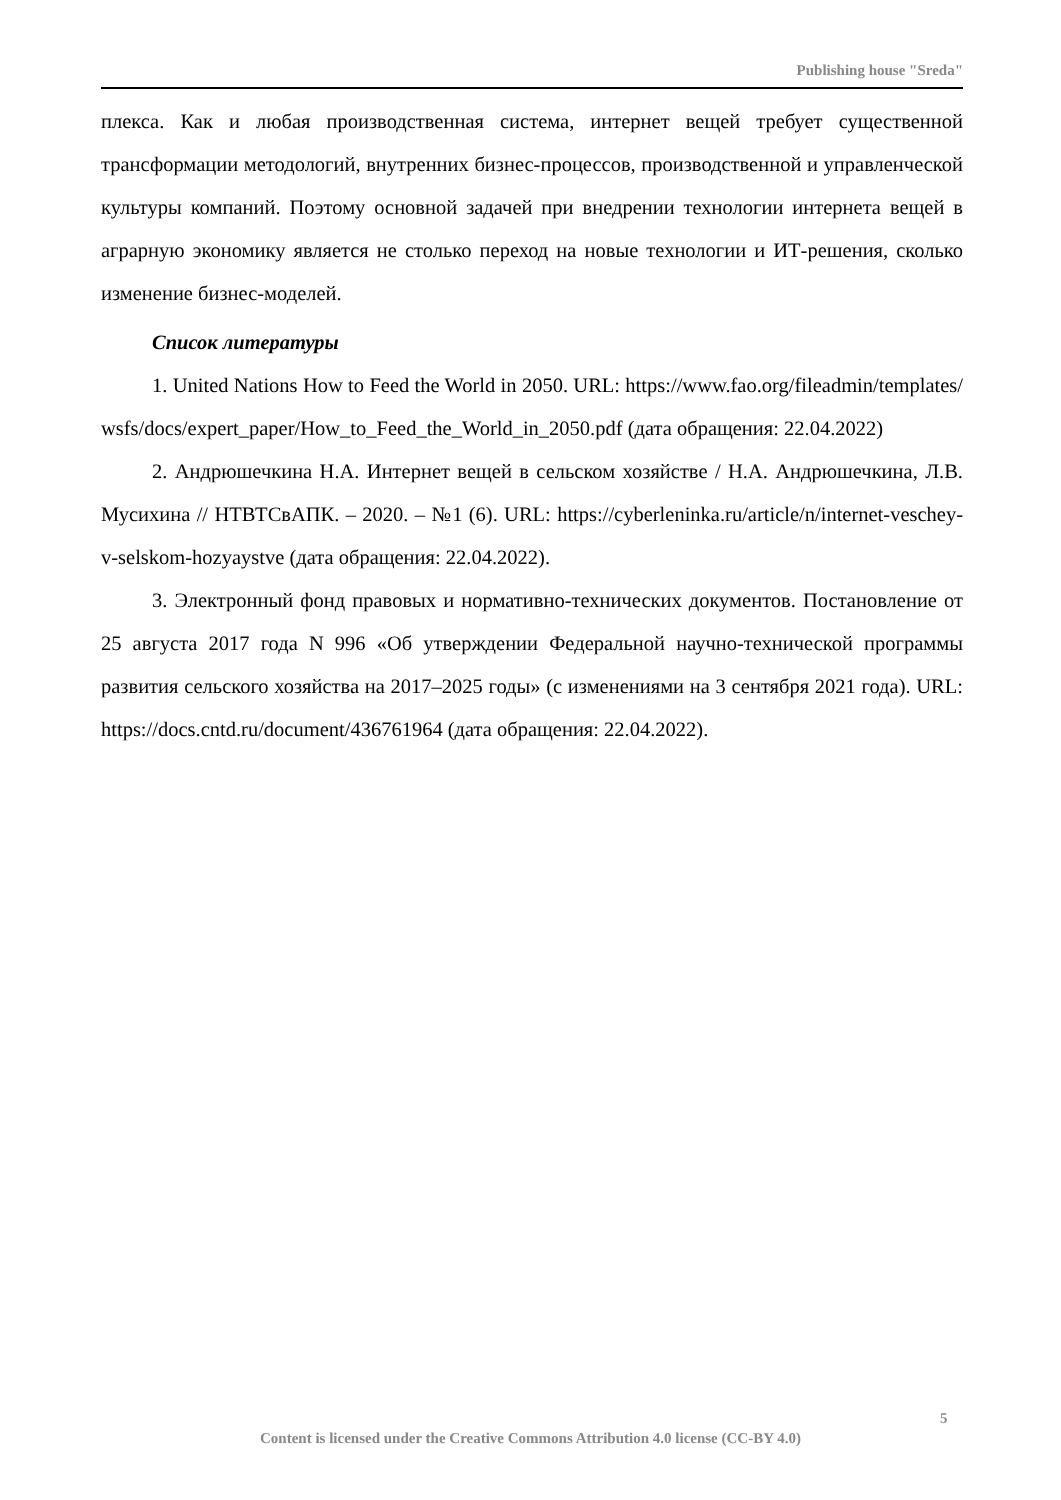Publishing house "Sreda"
плекса. Как и любая производственная система, интернет вещей требует существенной трансформации методологий, внутренних бизнес-процессов, производственной и управленческой культуры компаний. Поэтому основной задачей при внедрении технологии интернета вещей в аграрную экономику является не столько переход на новые технологии и ИТ-решения, сколько изменение бизнес-моделей.
Список литературы
1. United Nations How to Feed the World in 2050. URL: https://www.fao.org/fileadmin/templates/wsfs/docs/expert_paper/How_to_Feed_the_World_in_2050.pdf (дата обращения: 22.04.2022)
2. Андрюшечкина Н.А. Интернет вещей в сельском хозяйстве / Н.А. Андрюшечкина, Л.В. Мусихина // НТВТСвАПК. – 2020. – №1 (6). URL: https://cyberleninka.ru/article/n/internet-veschey-v-selskom-hozyaystve (дата обращения: 22.04.2022).
3. Электронный фонд правовых и нормативно-технических документов. Постановление от 25 августа 2017 года N 996 «Об утверждении Федеральной научно-технической программы развития сельского хозяйства на 2017–2025 годы» (с изменениями на 3 сентября 2021 года). URL: https://docs.cntd.ru/document/436761964 (дата обращения: 22.04.2022).
5
Content is licensed under the Creative Commons Attribution 4.0 license (CC-BY 4.0)